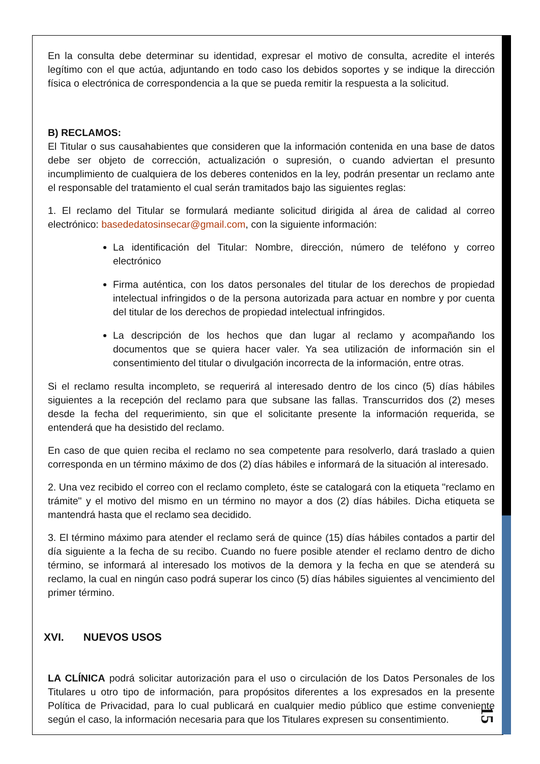En la consulta debe determinar su identidad, expresar el motivo de consulta, acredite el interés legítimo con el que actúa, adjuntando en todo caso los debidos soportes y se indique la dirección física o electrónica de correspondencia a la que se pueda remitir la respuesta a la solicitud.
B) RECLAMOS:
El Titular o sus causahabientes que consideren que la información contenida en una base de datos debe ser objeto de corrección, actualización o supresión, o cuando adviertan el presunto incumplimiento de cualquiera de los deberes contenidos en la ley, podrán presentar un reclamo ante el responsable del tratamiento el cual serán tramitados bajo las siguientes reglas:
1. El reclamo del Titular se formulará mediante solicitud dirigida al área de calidad al correo electrónico: basededatosinsecar@gmail.com, con la siguiente información:
La identificación del Titular: Nombre, dirección, número de teléfono y correo electrónico
Firma auténtica, con los datos personales del titular de los derechos de propiedad intelectual infringidos o de la persona autorizada para actuar en nombre y por cuenta del titular de los derechos de propiedad intelectual infringidos.
La descripción de los hechos que dan lugar al reclamo y acompañando los documentos que se quiera hacer valer. Ya sea utilización de información sin el consentimiento del titular o divulgación incorrecta de la información, entre otras.
Si el reclamo resulta incompleto, se requerirá al interesado dentro de los cinco (5) días hábiles siguientes a la recepción del reclamo para que subsane las fallas. Transcurridos dos (2) meses desde la fecha del requerimiento, sin que el solicitante presente la información requerida, se entenderá que ha desistido del reclamo.
En caso de que quien reciba el reclamo no sea competente para resolverlo, dará traslado a quien corresponda en un término máximo de dos (2) días hábiles e informará de la situación al interesado.
2. Una vez recibido el correo con el reclamo completo, éste se catalogará con la etiqueta "reclamo en trámite" y el motivo del mismo en un término no mayor a dos (2) días hábiles. Dicha etiqueta se mantendrá hasta que el reclamo sea decidido.
3. El término máximo para atender el reclamo será de quince (15) días hábiles contados a partir del día siguiente a la fecha de su recibo. Cuando no fuere posible atender el reclamo dentro de dicho término, se informará al interesado los motivos de la demora y la fecha en que se atenderá su reclamo, la cual en ningún caso podrá superar los cinco (5) días hábiles siguientes al vencimiento del primer término.
XVI. NUEVOS USOS
LA CLÍNICA podrá solicitar autorización para el uso o circulación de los Datos Personales de los Titulares u otro tipo de información, para propósitos diferentes a los expresados en la presente Política de Privacidad, para lo cual publicará en cualquier medio público que estime conveniente según el caso, la información necesaria para que los Titulares expresen su consentimiento.
15